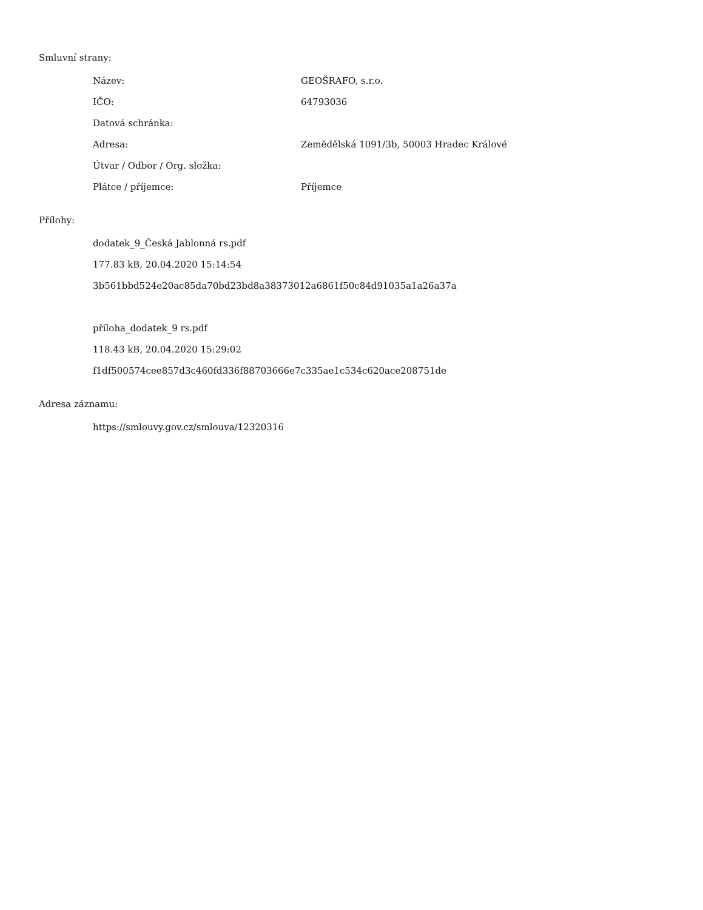Smluvní strany:
| Název: | GEOŠRAFO, s.r.o. |
| IČO: | 64793036 |
| Datová schránka: | |
| Adresa: | Zemědělská 1091/3b, 50003 Hradec Králové |
| Útvar / Odbor / Org. složka: | |
| Plátce / příjemce: | Příjemce |
Přílohy:
dodatek_9_Česká Jablonná rs.pdf
177.83 kB, 20.04.2020 15:14:54
3b561bbd524e20ac85da70bd23bd8a38373012a6861f50c84d91035a1a26a37a
příloha_dodatek_9 rs.pdf
118.43 kB, 20.04.2020 15:29:02
f1df500574cee857d3c460fd336f88703666e7c335ae1c534c620ace208751de
Adresa záznamu:
https://smlouvy.gov.cz/smlouva/12320316